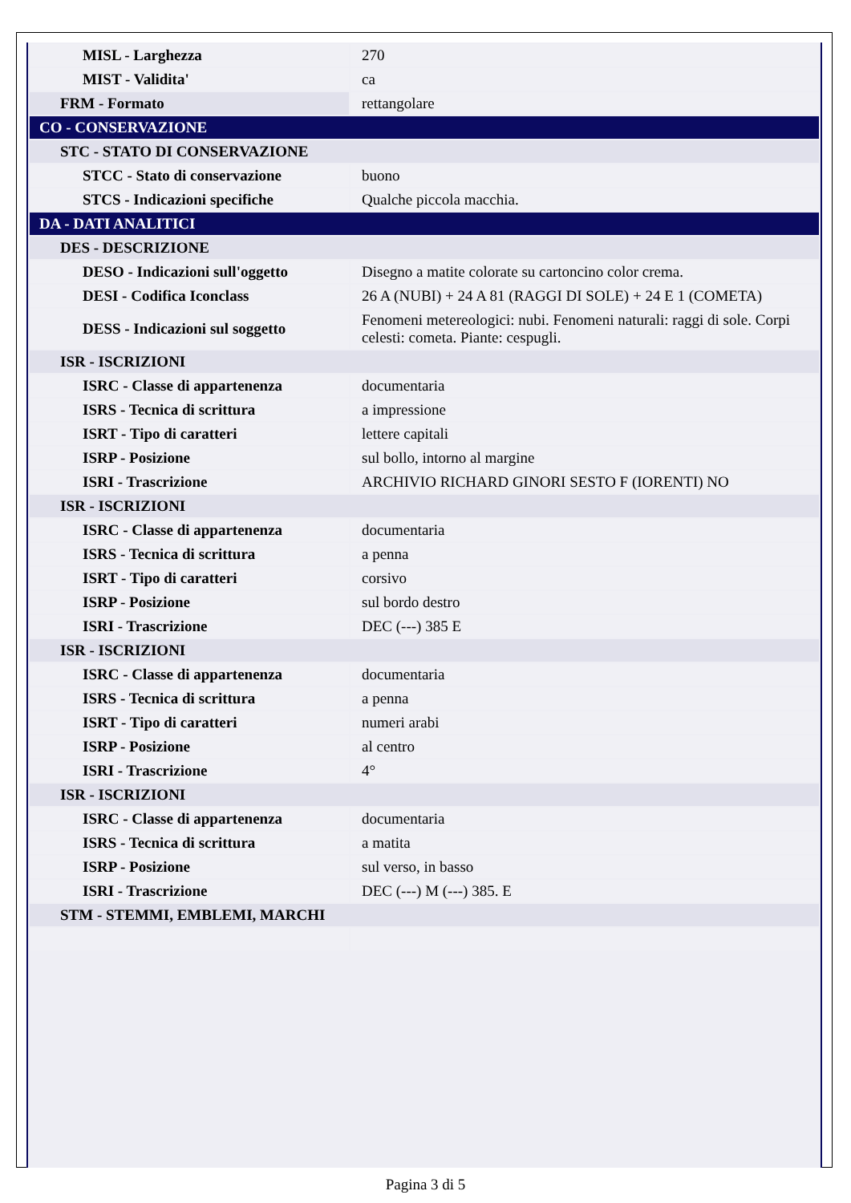| MISL - Larghezza | 270 |
| MIST - Validita' | ca |
| FRM - Formato | rettangolare |
| CO - CONSERVAZIONE | |
| STC - STATO DI CONSERVAZIONE | |
| STCC - Stato di conservazione | buono |
| STCS - Indicazioni specifiche | Qualche piccola macchia. |
| DA - DATI ANALITICI | |
| DES - DESCRIZIONE | |
| DESO - Indicazioni sull'oggetto | Disegno a matite colorate su cartoncino color crema. |
| DESI - Codifica Iconclass | 26 A (NUBI) + 24 A 81 (RAGGI DI SOLE) + 24 E 1 (COMETA) |
| DESS - Indicazioni sul soggetto | Fenomeni metereologici: nubi. Fenomeni naturali: raggi di sole. Corpi celesti: cometa. Piante: cespugli. |
| ISR - ISCRIZIONI | |
| ISRC - Classe di appartenenza | documentaria |
| ISRS - Tecnica di scrittura | a impressione |
| ISRT - Tipo di caratteri | lettere capitali |
| ISRP - Posizione | sul bollo, intorno al margine |
| ISRI - Trascrizione | ARCHIVIO RICHARD GINORI SESTO F (IORENTI) NO |
| ISR - ISCRIZIONI | |
| ISRC - Classe di appartenenza | documentaria |
| ISRS - Tecnica di scrittura | a penna |
| ISRT - Tipo di caratteri | corsivo |
| ISRP - Posizione | sul bordo destro |
| ISRI - Trascrizione | DEC (---) 385 E |
| ISR - ISCRIZIONI | |
| ISRC - Classe di appartenenza | documentaria |
| ISRS - Tecnica di scrittura | a penna |
| ISRT - Tipo di caratteri | numeri arabi |
| ISRP - Posizione | al centro |
| ISRI - Trascrizione | 4° |
| ISR - ISCRIZIONI | |
| ISRC - Classe di appartenenza | documentaria |
| ISRS - Tecnica di scrittura | a matita |
| ISRP - Posizione | sul verso, in basso |
| ISRI - Trascrizione | DEC (---) M (---) 385. E |
| STM - STEMMI, EMBLEMI, MARCHI | |
Pagina 3 di 5